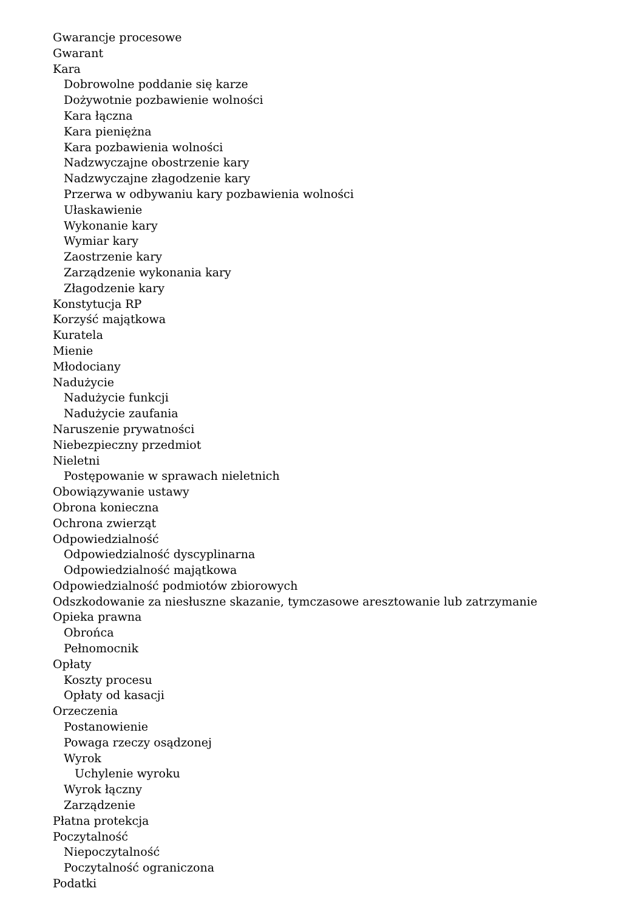Gwarancje procesowe
Gwarant
Kara
Dobrowolne poddanie się karze
Dożywotnie pozbawienie wolności
Kara łączna
Kara pieniężna
Kara pozbawienia wolności
Nadzwyczajne obostrzenie kary
Nadzwyczajne złagodzenie kary
Przerwa w odbywaniu kary pozbawienia wolności
Ułaskawienie
Wykonanie kary
Wymiar kary
Zaostrzenie kary
Zarządzenie wykonania kary
Złagodzenie kary
Konstytucja RP
Korzyść majątkowa
Kuratela
Mienie
Młodociany
Nadużycie
Nadużycie funkcji
Nadużycie zaufania
Naruszenie prywatności
Niebezpieczny przedmiot
Nieletni
Postępowanie w sprawach nieletnich
Obowiązywanie ustawy
Obrona konieczna
Ochrona zwierząt
Odpowiedzialność
Odpowiedzialność dyscyplinarna
Odpowiedzialność majątkowa
Odpowiedzialność podmiotów zbiorowych
Odszkodowanie za niesłuszne skazanie, tymczasowe aresztowanie lub zatrzymanie
Opieka prawna
Obrońca
Pełnomocnik
Opłaty
Koszty procesu
Opłaty od kasacji
Orzeczenia
Postanowienie
Powaga rzeczy osądzonej
Wyrok
Uchylenie wyroku
Wyrok łączny
Zarządzenie
Płatna protekcja
Poczytalność
Niepoczytalność
Poczytalność ograniczona
Podatki